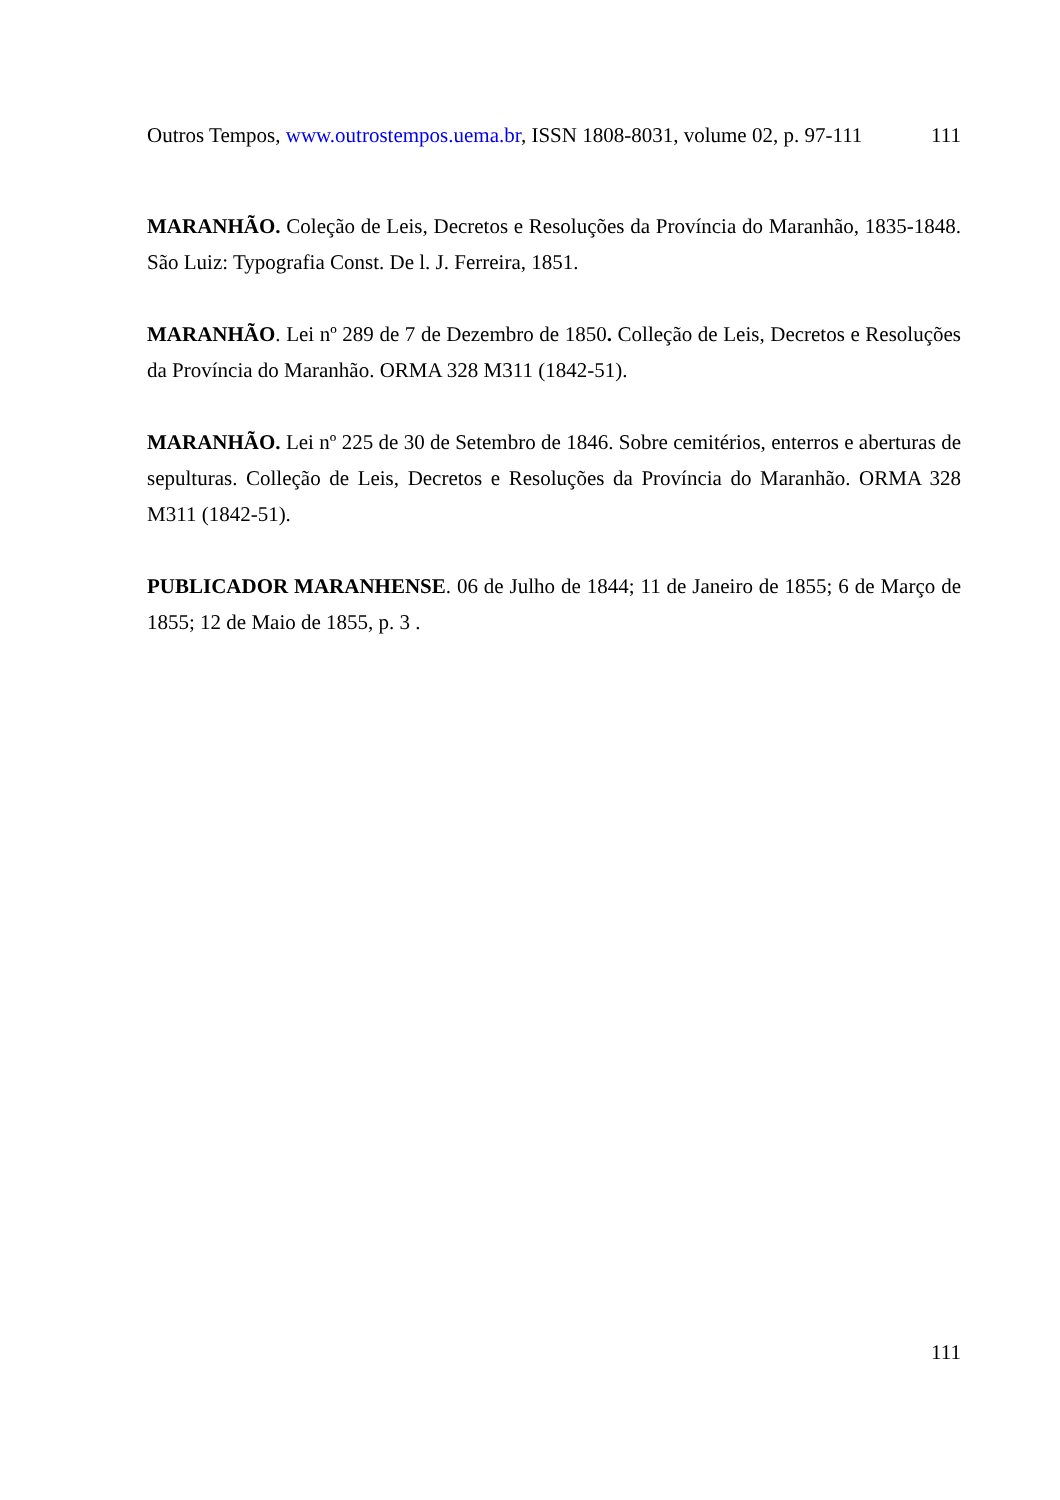Outros Tempos, www.outrostempos.uema.br, ISSN 1808-8031, volume 02, p. 97-111 111
MARANHÃO. Coleção de Leis, Decretos e Resoluções da Província do Maranhão, 1835-1848. São Luiz: Typografia Const. De l. J. Ferreira, 1851.
MARANHÃO. Lei nº 289 de 7 de Dezembro de 1850. Colleção de Leis, Decretos e Resoluções da Província do Maranhão. ORMA 328 M311 (1842-51).
MARANHÃO. Lei nº 225 de 30 de Setembro de 1846. Sobre cemitérios, enterros e aberturas de sepulturas. Colleção de Leis, Decretos e Resoluções da Província do Maranhão. ORMA 328 M311 (1842-51).
PUBLICADOR MARANHENSE. 06 de Julho de 1844; 11 de Janeiro de 1855; 6 de Março de 1855; 12 de Maio de 1855, p. 3 .
111